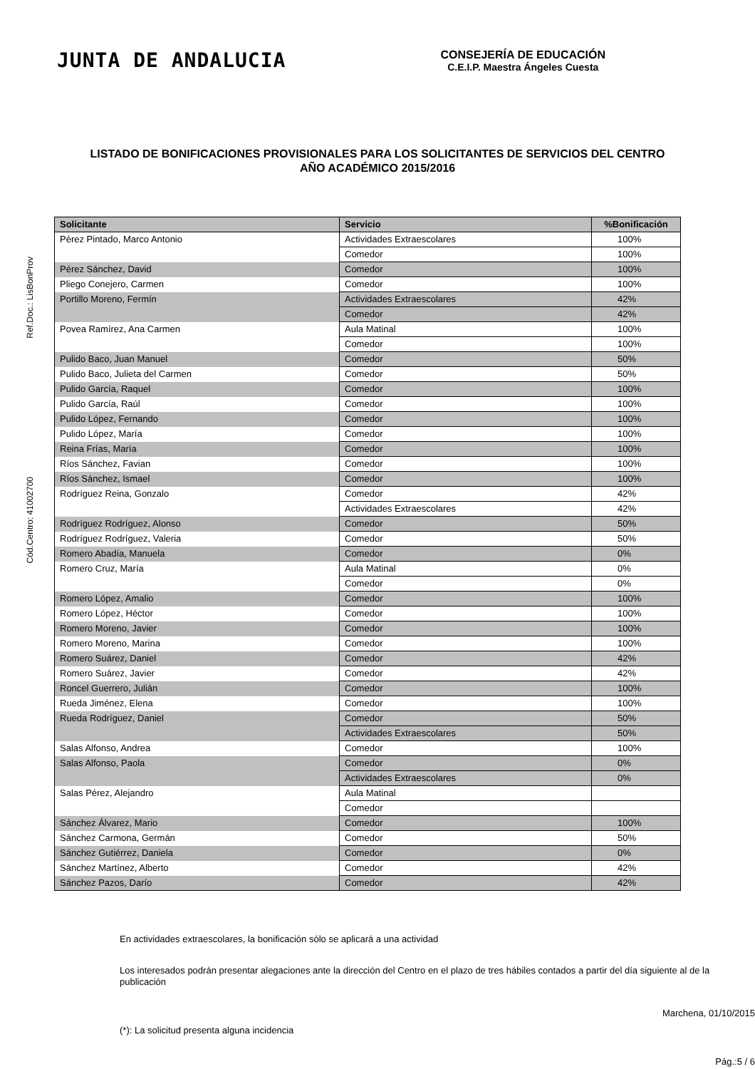JUNTA DE ANDALUCIA
CONSEJERÍA DE EDUCACIÓN
C.E.I.P. Maestra Ángeles Cuesta
LISTADO DE BONIFICACIONES PROVISIONALES PARA LOS SOLICITANTES DE SERVICIOS DEL CENTRO
AÑO ACADÉMICO 2015/2016
Ref.Doc.: LisBonProv
Cód.Centro: 41002700
| Solicitante | Servicio | %Bonificación |
| --- | --- | --- |
| Pérez Pintado, Marco Antonio | Actividades Extraescolares | 100% |
| | Comedor | 100% |
| Pérez Sánchez, David | Comedor | 100% |
| Pliego Conejero, Carmen | Comedor | 100% |
| Portillo Moreno, Fermín | Actividades Extraescolares | 42% |
| | Comedor | 42% |
| Povea Ramírez, Ana Carmen | Aula Matinal | 100% |
| | Comedor | 100% |
| Pulido Baco, Juan Manuel | Comedor | 50% |
| Pulido Baco, Julieta del Carmen | Comedor | 50% |
| Pulido García, Raquel | Comedor | 100% |
| Pulido García, Raúl | Comedor | 100% |
| Pulido López, Fernando | Comedor | 100% |
| Pulido López, María | Comedor | 100% |
| Reina Frías, María | Comedor | 100% |
| Ríos Sánchez, Favian | Comedor | 100% |
| Ríos Sánchez, Ismael | Comedor | 100% |
| Rodríguez Reina, Gonzalo | Comedor | 42% |
| | Actividades Extraescolares | 42% |
| Rodríguez Rodríguez, Alonso | Comedor | 50% |
| Rodríguez Rodríguez, Valeria | Comedor | 50% |
| Romero Abadía, Manuela | Comedor | 0% |
| Romero Cruz, María | Aula Matinal | 0% |
| | Comedor | 0% |
| Romero López, Amalio | Comedor | 100% |
| Romero López, Héctor | Comedor | 100% |
| Romero Moreno, Javier | Comedor | 100% |
| Romero Moreno, Marina | Comedor | 100% |
| Romero Suárez, Daniel | Comedor | 42% |
| Romero Suárez, Javier | Comedor | 42% |
| Roncel Guerrero, Julián | Comedor | 100% |
| Rueda Jiménez, Elena | Comedor | 100% |
| Rueda Rodríguez, Daniel | Comedor | 50% |
| | Actividades Extraescolares | 50% |
| Salas Alfonso, Andrea | Comedor | 100% |
| Salas Alfonso, Paola | Comedor | 0% |
| | Actividades Extraescolares | 0% |
| Salas Pérez, Alejandro | Aula Matinal | |
| | Comedor | |
| Sánchez Álvarez, Mario | Comedor | 100% |
| Sánchez Carmona, Germán | Comedor | 50% |
| Sánchez Gutiérrez, Daniela | Comedor | 0% |
| Sánchez Martínez, Alberto | Comedor | 42% |
| Sánchez Pazos, Darío | Comedor | 42% |
En actividades extraescolares, la bonificación sólo se aplicará a una actividad
Los interesados podrán presentar alegaciones ante la dirección del Centro en el plazo de tres hábiles contados a partir del día siguiente al de la publicación
Marchena, 01/10/2015
(*): La solicitud presenta alguna incidencia
Pág.:5 / 6